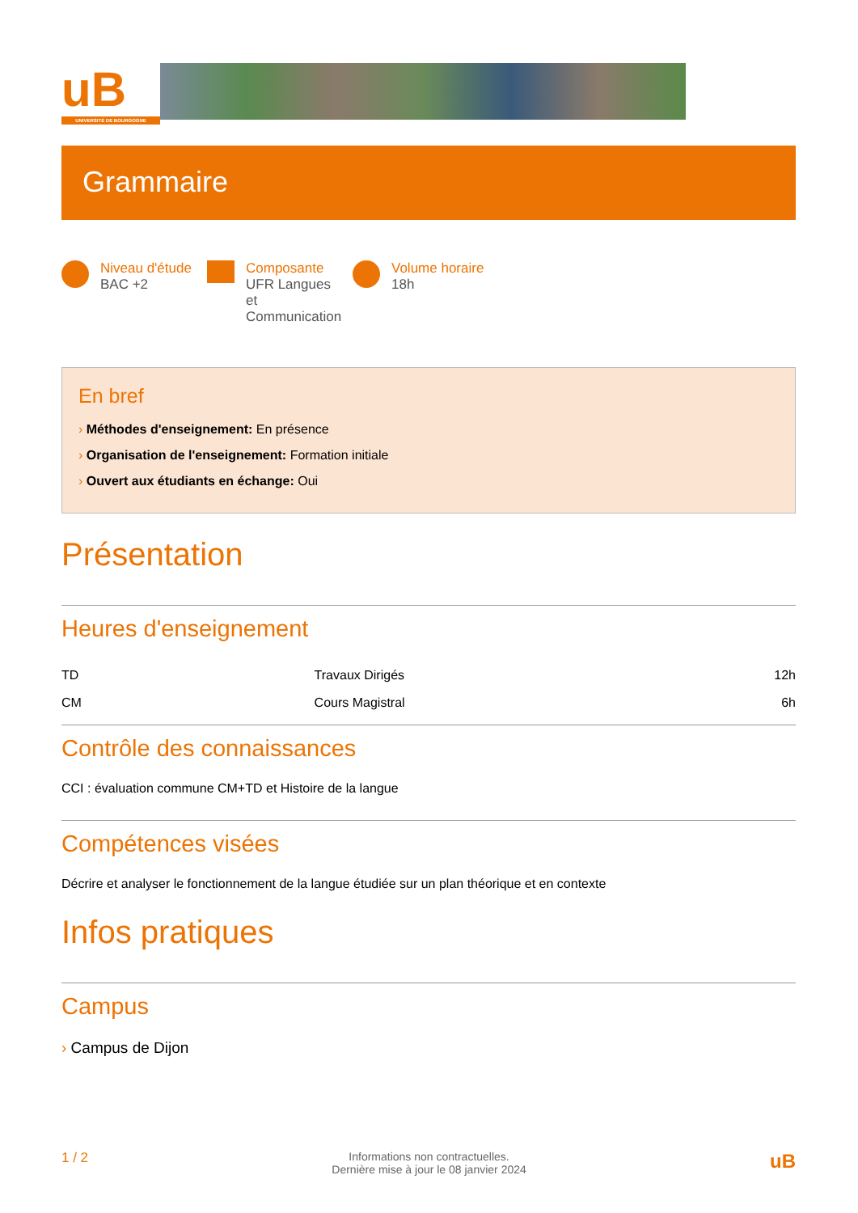uB
UNIVERSITÉ DE BOURGOGNE
Grammaire
Niveau d'étude
BAC +2
Composante
UFR Langues et Communication
Volume horaire
18h
En bref
› Méthodes d'enseignement: En présence
› Organisation de l'enseignement: Formation initiale
› Ouvert aux étudiants en échange: Oui
Présentation
Heures d'enseignement
| TD | Travaux Dirigés | 12h |
| CM | Cours Magistral | 6h |
Contrôle des connaissances
CCI : évaluation commune CM+TD et Histoire de la langue
Compétences visées
Décrire et analyser le fonctionnement de la langue étudiée sur un plan théorique et en contexte
Infos pratiques
Campus
› Campus de Dijon
1 / 2 Informations non contractuelles.
Dernière mise à jour le 08 janvier 2024 uB